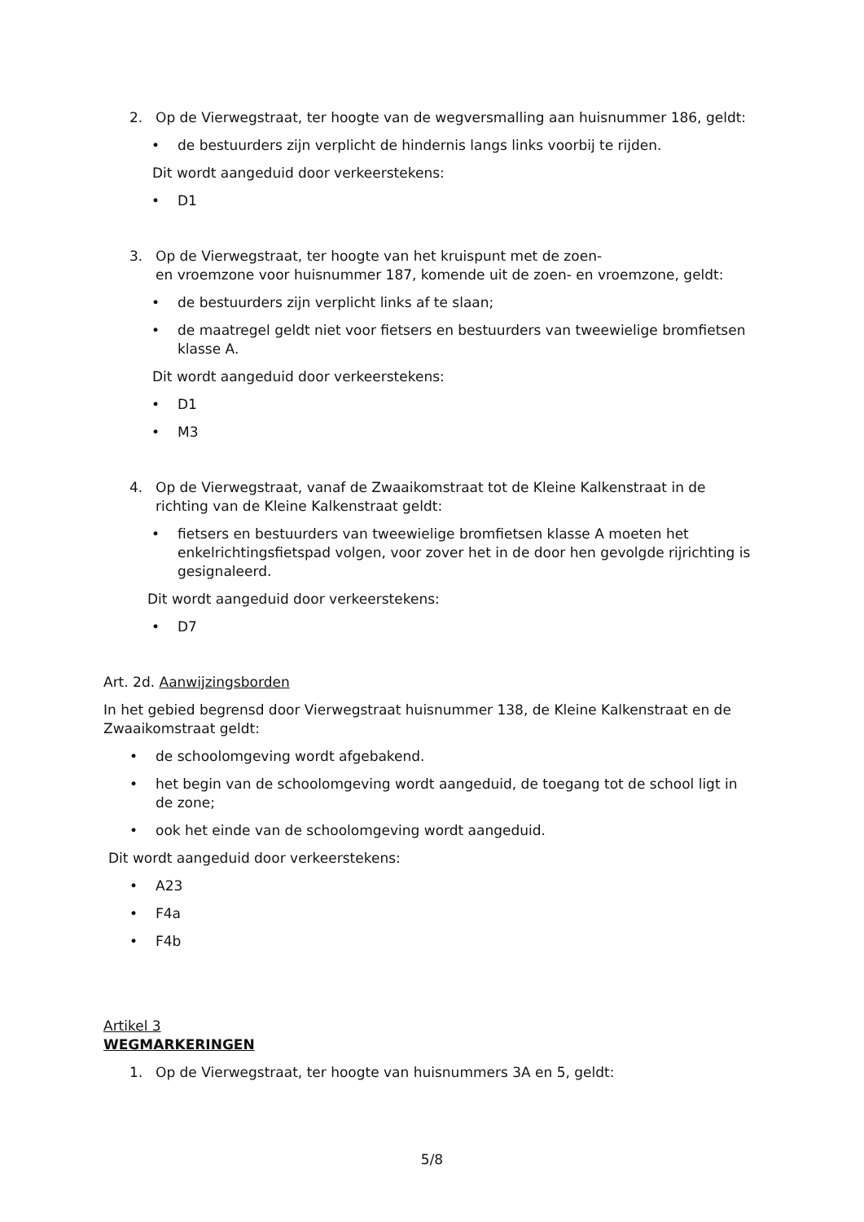2. Op de Vierwegstraat, ter hoogte van de wegversmalling aan huisnummer 186, geldt:
• de bestuurders zijn verplicht de hindernis langs links voorbij te rijden.
Dit wordt aangeduid door verkeerstekens:
• D1
3. Op de Vierwegstraat, ter hoogte van het kruispunt met de zoen-
en vroemzone voor huisnummer 187, komende uit de zoen- en vroemzone, geldt:
• de bestuurders zijn verplicht links af te slaan;
• de maatregel geldt niet voor fietsers en bestuurders van tweewielige bromfietsen klasse A.
Dit wordt aangeduid door verkeerstekens:
• D1
• M3
4. Op de Vierwegstraat, vanaf de Zwaaikomstraat tot de Kleine Kalkenstraat in de richting van de Kleine Kalkenstraat geldt:
• fietsers en bestuurders van tweewielige bromfietsen klasse A moeten het enkelrichtingsfietspad volgen, voor zover het in de door hen gevolgde rijrichting is gesignaleerd.
Dit wordt aangeduid door verkeerstekens:
• D7
Art. 2d. Aanwijzingsborden
In het gebied begrensd door Vierwegstraat huisnummer 138, de Kleine Kalkenstraat en de Zwaaikomstraat geldt:
• de schoolomgeving wordt afgebakend.
• het begin van de schoolomgeving wordt aangeduid, de toegang tot de school ligt in de zone;
• ook het einde van de schoolomgeving wordt aangeduid.
Dit wordt aangeduid door verkeerstekens:
• A23
• F4a
• F4b
Artikel 3
WEGMARKERINGEN
1. Op de Vierwegstraat, ter hoogte van huisnummers 3A en 5, geldt:
5/8